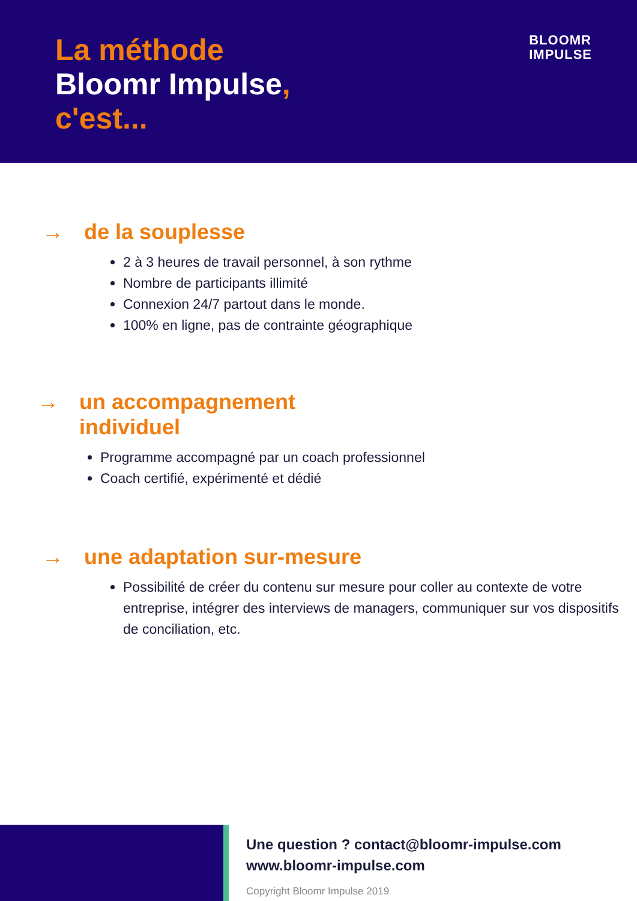La méthode
Bloomr Impulse,
c'est...
BLOOMR
IMPULSE
→ de la souplesse
2 à 3 heures de travail personnel, à son rythme
Nombre de participants illimité
Connexion 24/7 partout dans le monde.
100% en ligne, pas de contrainte géographique
→ un accompagnement
individuel
Programme accompagné par un coach professionnel
Coach certifié, expérimenté et dédié
→ une adaptation sur-mesure
Possibilité de créer du contenu sur mesure pour coller au contexte de votre entreprise, intégrer des interviews de managers, communiquer sur vos dispositifs de conciliation, etc.
Une question ? contact@bloomr-impulse.com
www.bloomr-impulse.com
Copyright Bloomr Impulse 2019